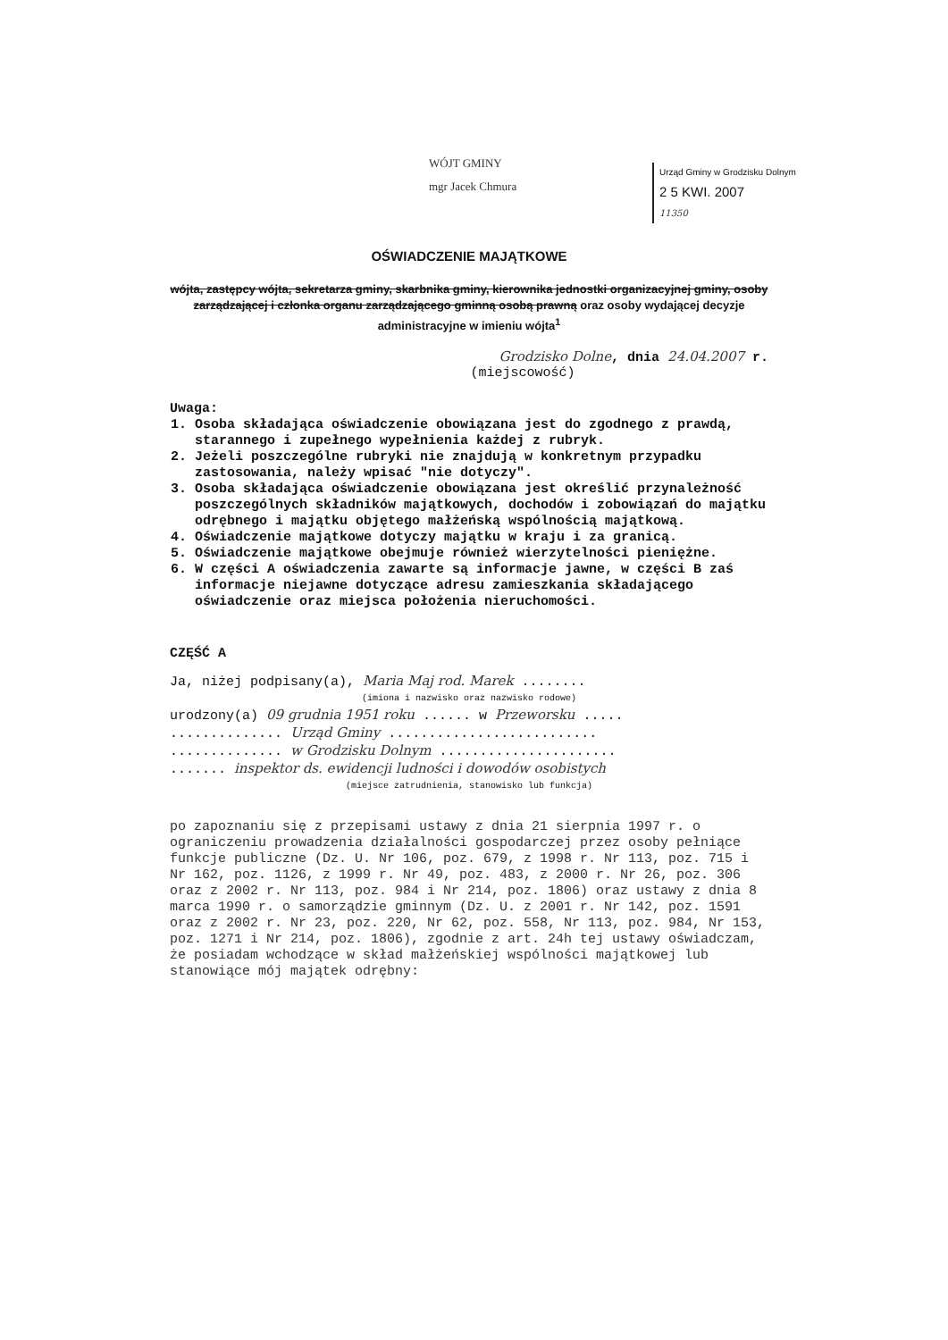WÓJT GMINY
mgr Jacek Chmura
Urząd Gminy w Grodzisku Dolnym
2 5 KWI. 2007
11350
OŚWIADCZENIE MAJĄTKOWE
wójta, zastępcy wójta, sekretarza gminy, skarbnika gminy, kierownika jednostki organizacyjnej gminy, osoby zarządzającej i członka organu zarządzającego gminną osobą prawną oraz osoby wydającej decyzje administracyjne w imieniu wójta<sup>1</sup>
Grodzisko Dolne, dnia 24.04.2007 r.
(miejscowość)
Uwaga:
1. Osoba składająca oświadczenie obowiązana jest do zgodnego z prawdą, starannego i zupełnego wypełnienia każdej z rubryk.
2. Jeżeli poszczególne rubryki nie znajdują w konkretnym przypadku zastosowania, należy wpisać "nie dotyczy".
3. Osoba składająca oświadczenie obowiązana jest określić przynależność poszczególnych składników majątkowych, dochodów i zobowiązań do majątku odrębnego i majątku objętego małżeńską wspólnością majątkową.
4. Oświadczenie majątkowe dotyczy majątku w kraju i za granicą.
5. Oświadczenie majątkowe obejmuje również wierzytelności pieniężne.
6. W części A oświadczenia zawarte są informacje jawne, w części B zaś informacje niejawne dotyczące adresu zamieszkania składającego oświadczenie oraz miejsca położenia nieruchomości.
CZĘŚĆ A
Ja, niżej podpisany(a), Maria Maj rod. Marek ........
(imiona i nazwisko oraz nazwisko rodowe)
urodzony(a) 09 grudnia 1951 roku ...... w Przeworsku .....
.............. Urząd Gminy ..........................
.............. w Grodzisku Dolnym ......................
....... inspektor ds. ewidencji ludności i dowodów osobistych
(miejsce zatrudnienia, stanowisko lub funkcja)
po zapoznaniu się z przepisami ustawy z dnia 21 sierpnia 1997 r. o ograniczeniu prowadzenia działalności gospodarczej przez osoby pełniące funkcje publiczne (Dz. U. Nr 106, poz. 679, z 1998 r. Nr 113, poz. 715 i Nr 162, poz. 1126, z 1999 r. Nr 49, poz. 483, z 2000 r. Nr 26, poz. 306 oraz z 2002 r. Nr 113, poz. 984 i Nr 214, poz. 1806) oraz ustawy z dnia 8 marca 1990 r. o samorządzie gminnym (Dz. U. z 2001 r. Nr 142, poz. 1591 oraz z 2002 r. Nr 23, poz. 220, Nr 62, poz. 558, Nr 113, poz. 984, Nr 153, poz. 1271 i Nr 214, poz. 1806), zgodnie z art. 24h tej ustawy oświadczam, że posiadam wchodzące w skład małżeńskiej wspólności majątkowej lub stanowiące mój majątek odrębny: